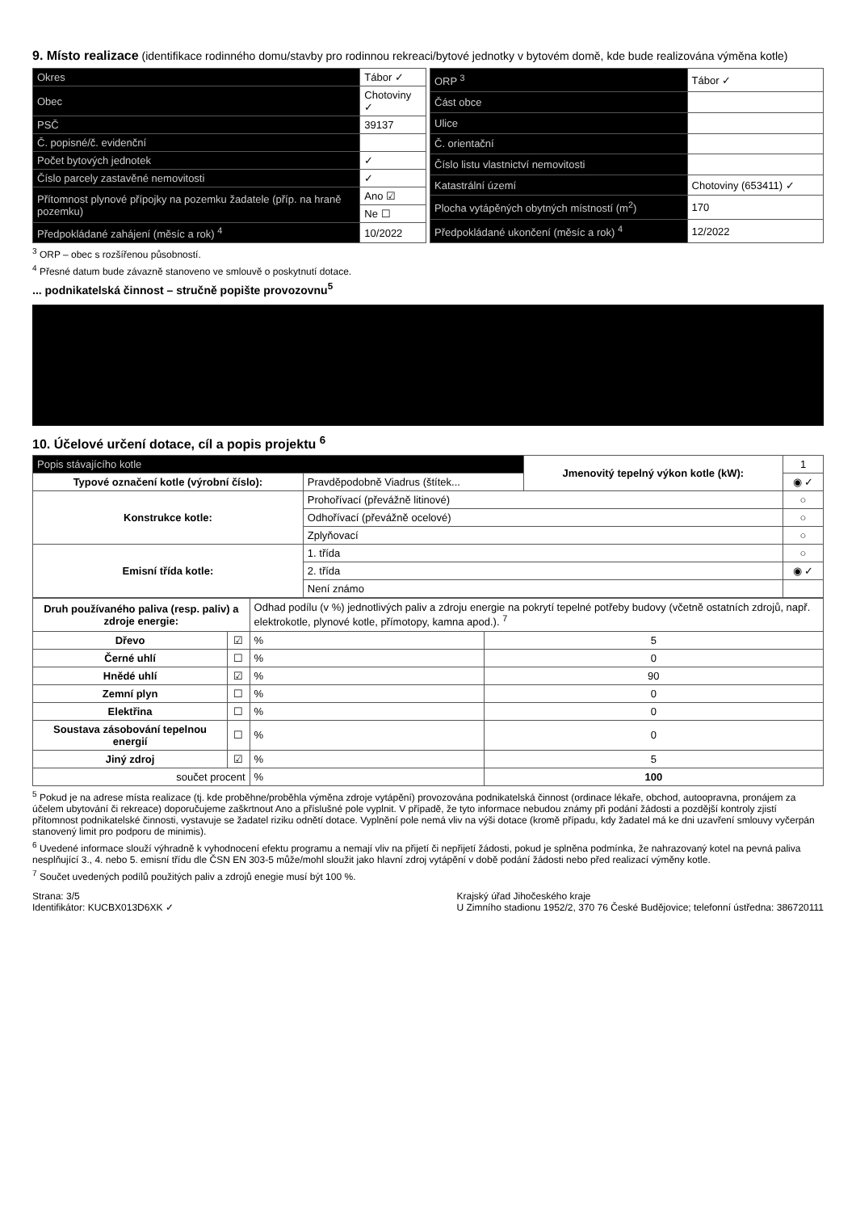9. Místo realizace
(identifikace rodinného domu/stavby pro rodinnou rekreaci/bytové jednotky v bytovém domě, kde bude realizována výměna kotle)
| Okres | Tábor ✓ | |
| Obec | Chotoviny ✓ | |
| PSČ | 39137 | |
| Č. popisné/č. evidenční | | |
| Počet bytových jednotek | | ✓ |
| Číslo parcely zastavěné nemovitosti | | ✓ |
| Přítomnost plynové přípojky na pozemku žadatele (příp. na hraně pozemku) | | Ano ☑ |
| | | Ne ☐ |
| Předpokládané zahájení (měsíc a rok) <sup>4</sup> | | 10/2022 |
| ORP <sup>3</sup> | Tábor ✓ |
| Část obce | |
| Ulice | |
| Č. orientační | |
| Číslo listu vlastnictví nemovitosti | |
| Katastrální území | Chotoviny (653411) ✓ |
| Plocha vytápěných obytných místností (m<sup>2</sup>) | 170 |
| Předpokládané ukončení (měsíc a rok) <sup>4</sup> | 12/2022 |
<sup>3</sup> ORP – obec s rozšířenou působností.
<sup>4</sup> Přesné datum bude závazně stanoveno ve smlouvě o poskytnutí dotace.
... podnikatelská činnost – stručně popište provozovnu<sup>5</sup>
10. Účelové určení dotace, cíl a popis projektu <sup>6</sup>
| Popis stávajícího kotle | | Jmenovitý tepelný výkon kotle (kW): | 1 |
| Typové označení kotle (výrobní číslo): | Pravděpodobně Viadrus (štítek... | | ◉ ✓ |
| Konstrukce kotle: | Prohořívací (převážně litinové) | | ○ |
| | Odhořívací (převážně ocelové) | | ○ |
| | Zplyňovací | | ○ |
| Emisní třída kotle: | 1. třída | | ○ |
| | 2. třída | | ◉ ✓ |
| | Není známo | | |
| Druh používaného paliva (resp. paliv) a zdroje energie: | | Odhad podílu (v %) jednotlivých paliv a zdroju energie na pokrytí tepelné potřeby budovy (včetně ostatních zdrojů, např. elektrokotle, plynové kotle, přímotopy, kamna apod.). <sup>7</sup> | |
| Dřevo | ☑ | % | 5 |
| Černé uhlí | ☐ | % | 0 |
| Hnědé uhlí | ☑ | % | 90 |
| Zemní plyn | ☐ | % | 0 |
| Elektřina | ☐ | % | 0 |
| Soustava zásobování tepelnou energií | ☐ | % | 0 |
| Jiný zdroj | ☑ | % | 5 |
| součet procent | | % | 100 |
<sup>5</sup> Pokud je na adrese místa realizace (tj. kde proběhne/proběhla výměna zdroje vytápění) provozována podnikatelská činnost (ordinace lékaře, obchod, autoopravna, pronájem za účelem ubytování či rekreace) doporučujeme zaškrtnout Ano a příslušné pole vyplnit. V případě, že tyto informace nebudou známy při podání žádosti a pozdější kontroly zjistí přítomnost podnikatelské činnosti, vystavuje se žadatel riziku odnětí dotace. Vyplnění pole nemá vliv na výši dotace (kromě případu, kdy žadatel má ke dni uzavření smlouvy vyčerpán stanovený limit pro podporu de minimis).
<sup>6</sup> Uvedené informace slouží výhradně k vyhodnocení efektu programu a nemají vliv na přijetí či nepřijetí žádosti, pokud je splněna podmínka, že nahrazovaný kotel na pevná paliva nesplňující 3., 4. nebo 5. emisní třídu dle ČSN EN 303-5 může/mohl sloužit jako hlavní zdroj vytápění v době podání žádosti nebo před realizací výměny kotle.
<sup>7</sup> Součet uvedených podílů použitých paliv a zdrojů enegie musí být 100 %.
Strana: 3/5
Identifikátor: KUCBX013D6XK ✓
Krajský úřad Jihočeského kraje
U Zimního stadionu 1952/2, 370 76 České Budějovice; telefonní ústředna: 386720111